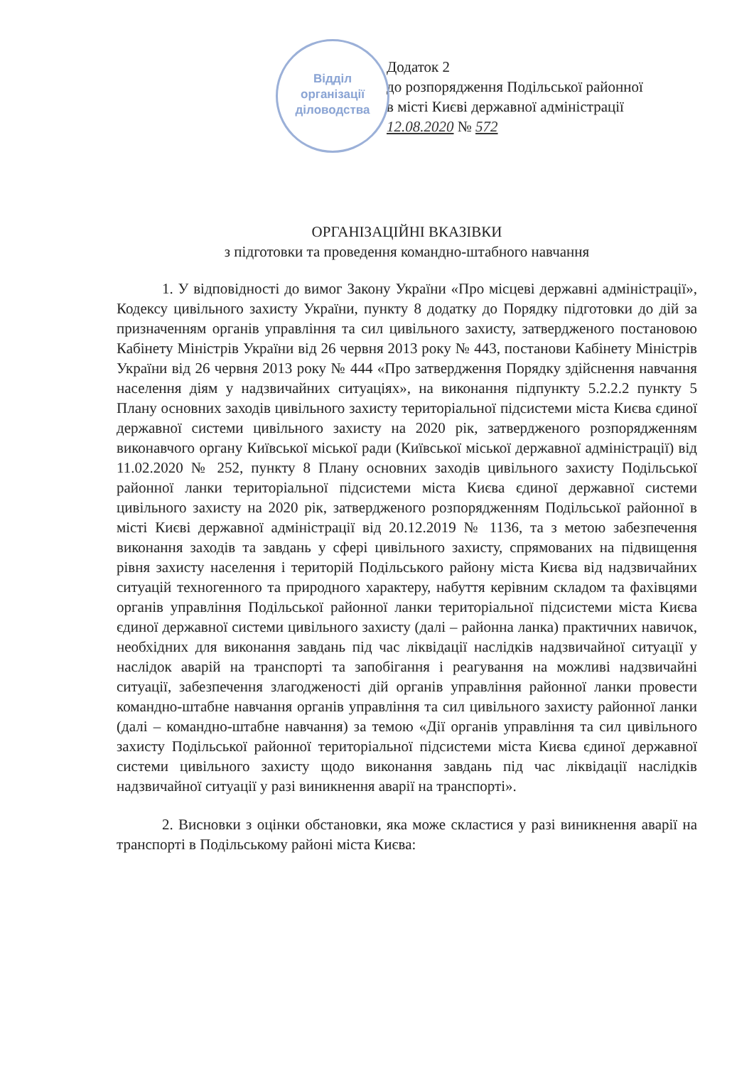Відділ
організації
діловодства
Додаток 2
до розпорядження Подільської районної
в місті Києві державної адміністрації
12.08.2020 № 572
ОРГАНІЗАЦІЙНІ ВКАЗІВКИ
з підготовки та проведення командно-штабного навчання
1. У відповідності до вимог Закону України «Про місцеві державні адміністрації», Кодексу цивільного захисту України, пункту 8 додатку до Порядку підготовки до дій за призначенням органів управління та сил цивільного захисту, затвердженого постановою Кабінету Міністрів України від 26 червня 2013 року № 443, постанови Кабінету Міністрів України від 26 червня 2013 року № 444 «Про затвердження Порядку здійснення навчання населення діям у надзвичайних ситуаціях», на виконання підпункту 5.2.2.2 пункту 5 Плану основних заходів цивільного захисту територіальної підсистеми міста Києва єдиної державної системи цивільного захисту на 2020 рік, затвердженого розпорядженням виконавчого органу Київської міської ради (Київської міської державної адміністрації) від 11.02.2020 № 252, пункту 8 Плану основних заходів цивільного захисту Подільської районної ланки територіальної підсистеми міста Києва єдиної державної системи цивільного захисту на 2020 рік, затвердженого розпорядженням Подільської районної в місті Києві державної адміністрації від 20.12.2019 № 1136, та з метою забезпечення виконання заходів та завдань у сфері цивільного захисту, спрямованих на підвищення рівня захисту населення і територій Подільського району міста Києва від надзвичайних ситуацій техногенного та природного характеру, набуття керівним складом та фахівцями органів управління Подільської районної ланки територіальної підсистеми міста Києва єдиної державної системи цивільного захисту (далі – районна ланка) практичних навичок, необхідних для виконання завдань під час ліквідації наслідків надзвичайної ситуації у наслідок аварій на транспорті та запобігання і реагування на можливі надзвичайні ситуації, забезпечення злагодженості дій органів управління районної ланки провести командно-штабне навчання органів управління та сил цивільного захисту районної ланки (далі – командно-штабне навчання) за темою «Дії органів управління та сил цивільного захисту Подільської районної територіальної підсистеми міста Києва єдиної державної системи цивільного захисту щодо виконання завдань під час ліквідації наслідків надзвичайної ситуації у разі виникнення аварії на транспорті».
2. Висновки з оцінки обстановки, яка може скластися у разі виникнення аварії на транспорті в Подільському районі міста Києва: